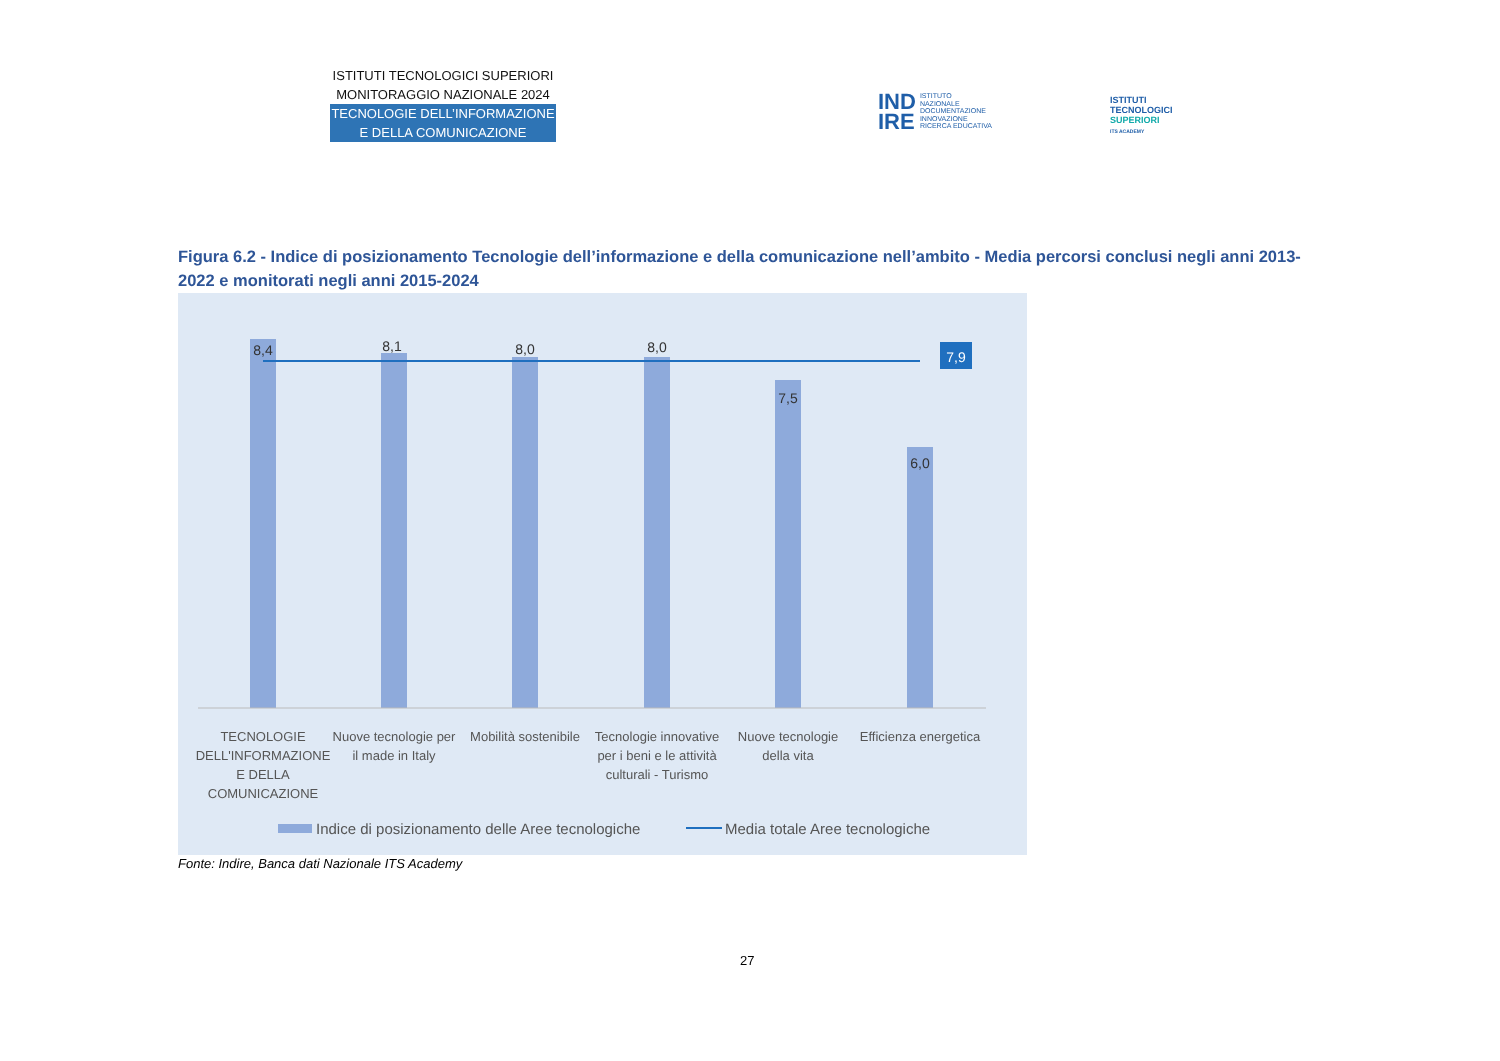ISTITUTI TECNOLOGICI SUPERIORI
MONITORAGGIO NAZIONALE 2024
TECNOLOGIE DELL’INFORMAZIONE
E DELLA COMUNICAZIONE
IND
IRE
ISTITUTO
NAZIONALE
DOCUMENTAZIONE
INNOVAZIONE
RICERCA EDUCATIVA
ISTITUTI
TECNOLOGICI
SUPERIORI
ITS ACADEMY
Figura 6.2 - Indice di posizionamento Tecnologie dell’informazione e della comunicazione nell’ambito - Media percorsi conclusi negli anni 2013-2022 e monitorati negli anni 2015-2024
8,4
8,1
8,0
8,0
7,5
6,0
7,9
TECNOLOGIE
DELL'INFORMAZIONE
E DELLA
COMUNICAZIONE
Nuove tecnologie per
il made in Italy
Mobilità sostenibile
Tecnologie innovative
per i beni e le attività
culturali - Turismo
Nuove tecnologie
della vita
Efficienza energetica
Indice di posizionamento delle Aree tecnologiche
Media totale Aree tecnologiche
Fonte: Indire, Banca dati Nazionale ITS Academy
27